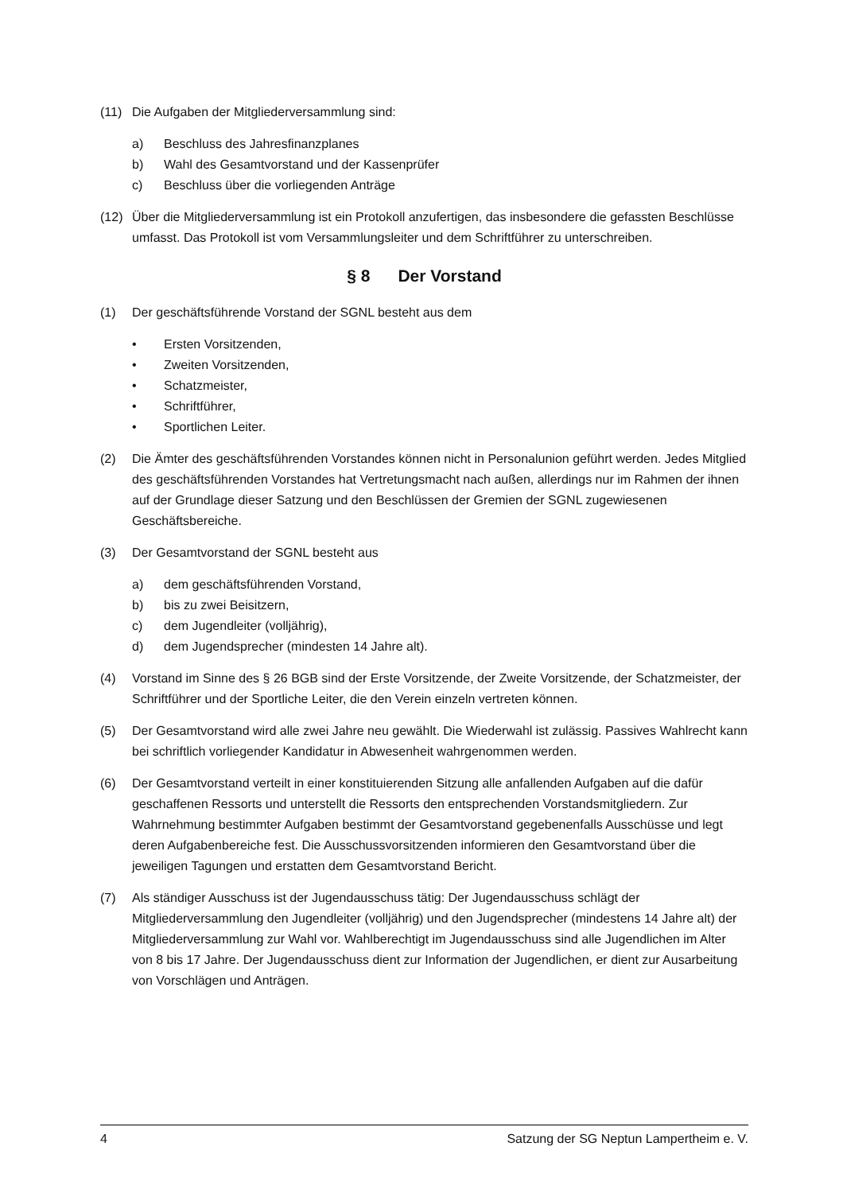(11) Die Aufgaben der Mitgliederversammlung sind:
a) Beschluss des Jahresfinanzplanes
b) Wahl des Gesamtvorstand und der Kassenprüfer
c) Beschluss über die vorliegenden Anträge
(12) Über die Mitgliederversammlung ist ein Protokoll anzufertigen, das insbesondere die gefassten Beschlüsse umfasst. Das Protokoll ist vom Versammlungsleiter und dem Schriftführer zu unterschreiben.
§ 8 Der Vorstand
(1) Der geschäftsführende Vorstand der SGNL besteht aus dem
• Ersten Vorsitzenden,
• Zweiten Vorsitzenden,
• Schatzmeister,
• Schriftführer,
• Sportlichen Leiter.
(2) Die Ämter des geschäftsführenden Vorstandes können nicht in Personalunion geführt werden. Jedes Mitglied des geschäftsführenden Vorstandes hat Vertretungsmacht nach außen, allerdings nur im Rahmen der ihnen auf der Grundlage dieser Satzung und den Beschlüssen der Gremien der SGNL zugewiesenen Geschäftsbereiche.
(3) Der Gesamtvorstand der SGNL besteht aus
a) dem geschäftsführenden Vorstand,
b) bis zu zwei Beisitzern,
c) dem Jugendleiter (volljährig),
d) dem Jugendsprecher (mindesten 14 Jahre alt).
(4) Vorstand im Sinne des § 26 BGB sind der Erste Vorsitzende, der Zweite Vorsitzende, der Schatzmeister, der Schriftführer und der Sportliche Leiter, die den Verein einzeln vertreten können.
(5) Der Gesamtvorstand wird alle zwei Jahre neu gewählt. Die Wiederwahl ist zulässig. Passives Wahlrecht kann bei schriftlich vorliegender Kandidatur in Abwesenheit wahrgenommen werden.
(6) Der Gesamtvorstand verteilt in einer konstituierenden Sitzung alle anfallenden Aufgaben auf die dafür geschaffenen Ressorts und unterstellt die Ressorts den entsprechenden Vorstandsmitgliedern. Zur Wahrnehmung bestimmter Aufgaben bestimmt der Gesamtvorstand gegebenenfalls Ausschüsse und legt deren Aufgabenbereiche fest. Die Ausschussvorsitzenden informieren den Gesamtvorstand über die jeweiligen Tagungen und erstatten dem Gesamtvorstand Bericht.
(7) Als ständiger Ausschuss ist der Jugendausschuss tätig: Der Jugendausschuss schlägt der Mitgliederversammlung den Jugendleiter (volljährig) und den Jugendsprecher (mindestens 14 Jahre alt) der Mitgliederversammlung zur Wahl vor. Wahlberechtigt im Jugendausschuss sind alle Jugendlichen im Alter von 8 bis 17 Jahre. Der Jugendausschuss dient zur Information der Jugendlichen, er dient zur Ausarbeitung von Vorschlägen und Anträgen.
4 Satzung der SG Neptun Lampertheim e. V.